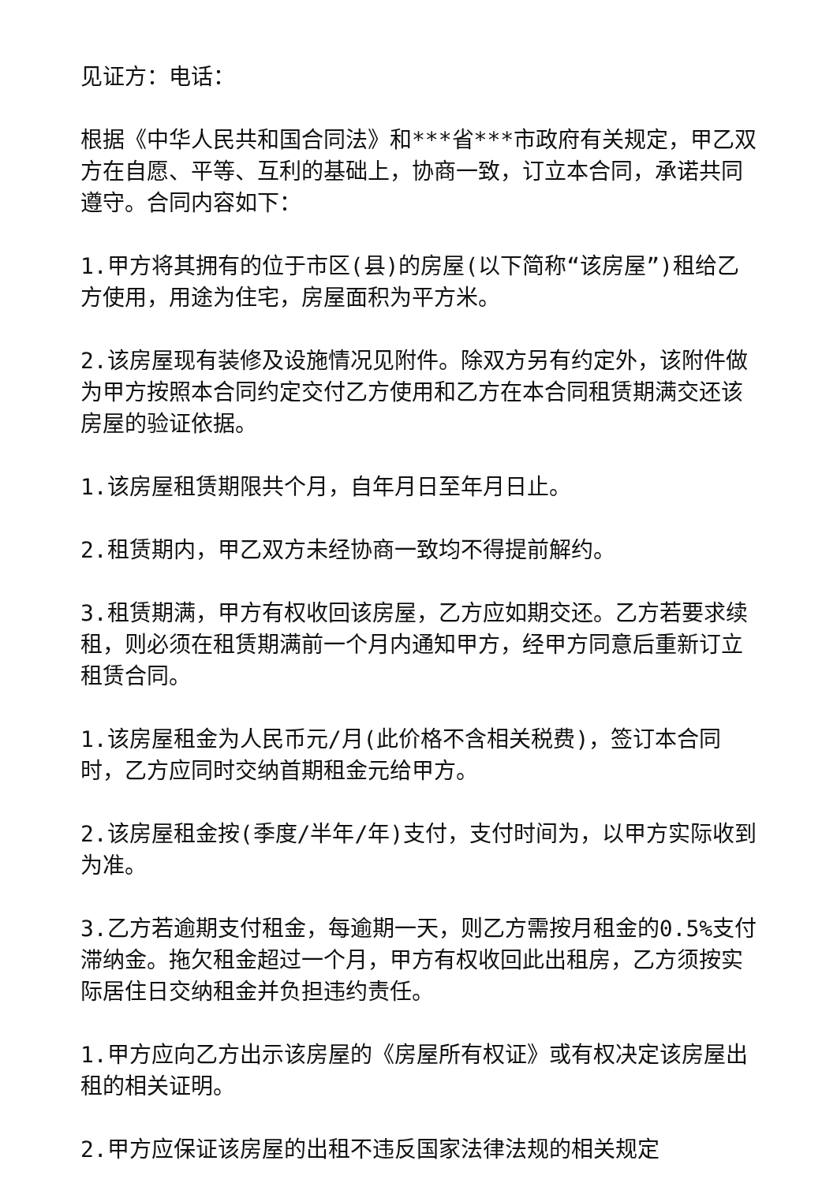见证方：电话：
根据《中华人民共和国合同法》和***省***市政府有关规定，甲乙双方在自愿、平等、互利的基础上，协商一致，订立本合同，承诺共同遵守。合同内容如下：
1.甲方将其拥有的位于市区(县)的房屋(以下简称“该房屋”)租给乙方使用，用途为住宅，房屋面积为平方米。
2.该房屋现有装修及设施情况见附件。除双方另有约定外，该附件做为甲方按照本合同约定交付乙方使用和乙方在本合同租赁期满交还该房屋的验证依据。
1.该房屋租赁期限共个月，自年月日至年月日止。
2.租赁期内，甲乙双方未经协商一致均不得提前解约。
3.租赁期满，甲方有权收回该房屋，乙方应如期交还。乙方若要求续租，则必须在租赁期满前一个月内通知甲方，经甲方同意后重新订立租赁合同。
1.该房屋租金为人民币元/月(此价格不含相关税费)，签订本合同时，乙方应同时交纳首期租金元给甲方。
2.该房屋租金按(季度/半年/年)支付，支付时间为，以甲方实际收到为准。
3.乙方若逾期支付租金，每逾期一天，则乙方需按月租金的0.5%支付滞纳金。拖欠租金超过一个月，甲方有权收回此出租房，乙方须按实际居住日交纳租金并负担违约责任。
1.甲方应向乙方出示该房屋的《房屋所有权证》或有权决定该房屋出租的相关证明。
2.甲方应保证该房屋的出租不违反国家法律法规的相关规定